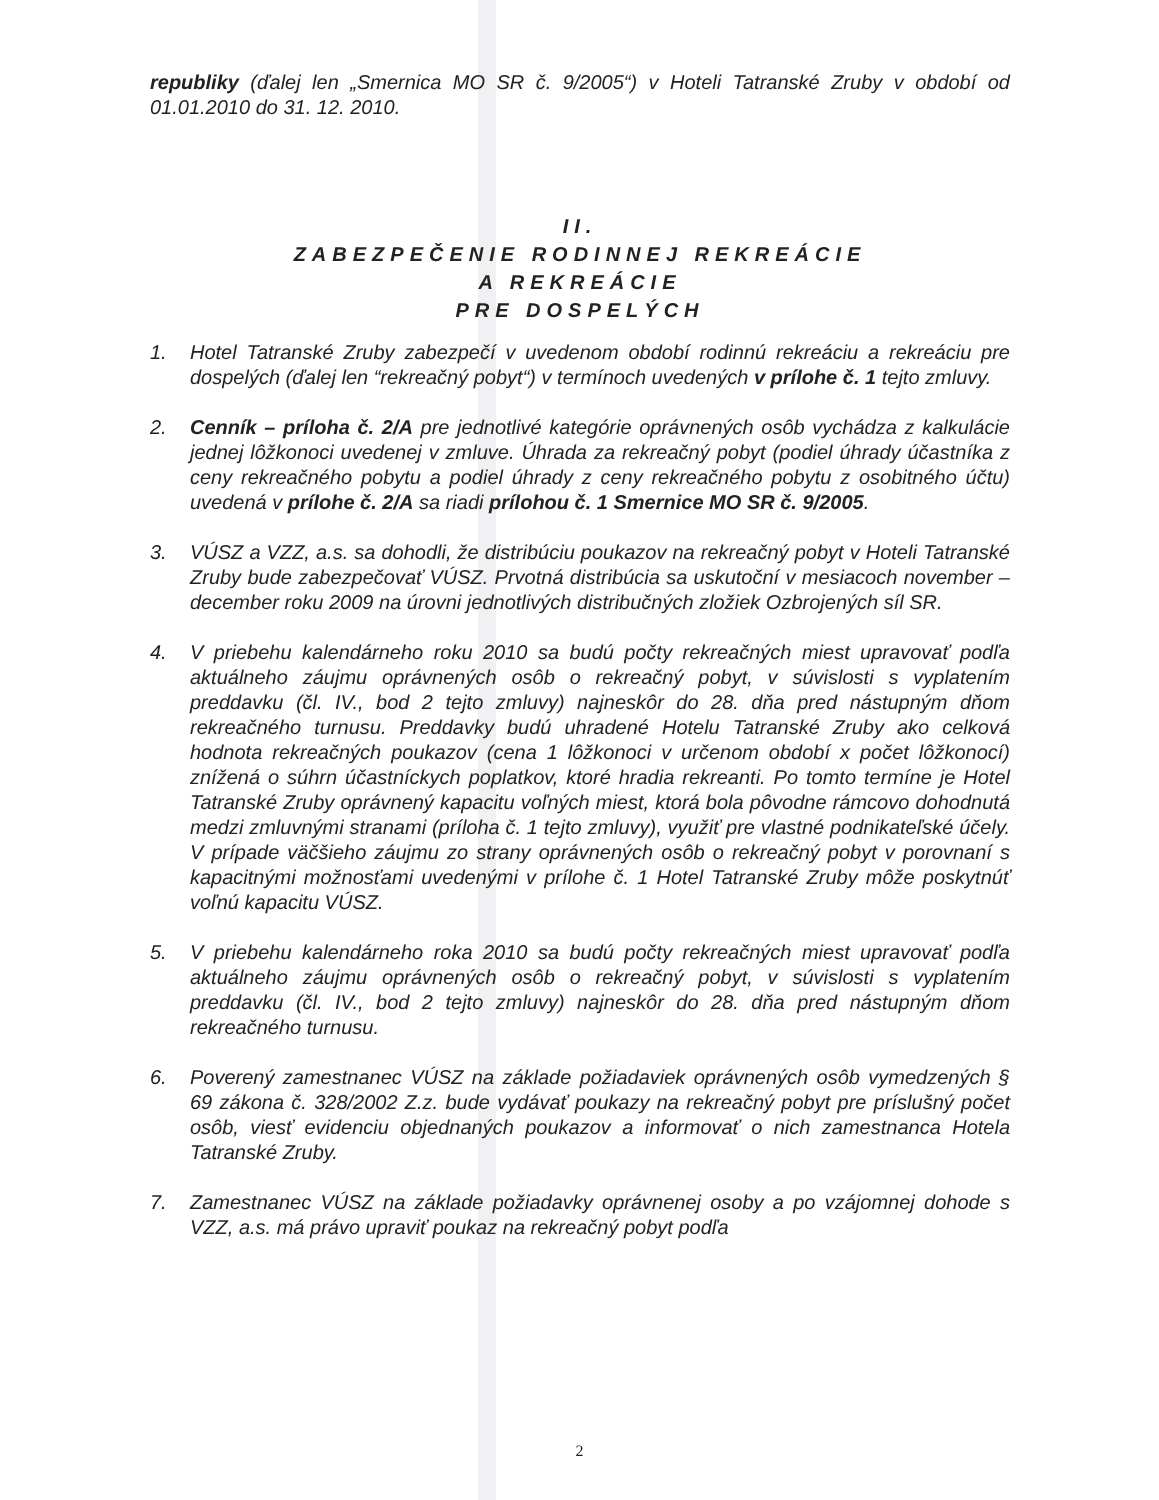republiky (ďalej len „Smernica MO SR č. 9/2005“) v Hoteli Tatranské Zruby v období od 01.01.2010 do 31. 12. 2010.
II.
ZABEZPEČENIE RODINNEJ REKREÁCIE
A REKREÁCIE
PRE DOSPELÝCH
1. Hotel Tatranské Zruby zabezpečí v uvedenom období rodinnú rekreáciu a rekreáciu pre dospelých (ďalej len “rekreačný pobyt“) v termínoch uvedených v prílohe č. 1 tejto zmluvy.
2. Cenník – príloha č. 2/A pre jednotlivé kategórie oprávnených osôb vychádza z kalkulácie jednej lôžkonoci uvedenej v zmluve. Úhrada za rekreačný pobyt (podiel úhrady účastníka z ceny rekreačného pobytu a podiel úhrady z ceny rekreačného pobytu z osobitného účtu) uvedená v prílohe č. 2/A sa riadi prílohou č. 1 Smernice MO SR č. 9/2005.
3. VÚSZ a VZZ, a.s. sa dohodli, že distribúciu poukazov na rekreačný pobyt v Hoteli Tatranské Zruby bude zabezpečovať VÚSZ. Prvotná distribúcia sa uskutoční v mesiacoch november – december roku 2009 na úrovni jednotlivých distribučných zložiek Ozbrojených síl SR.
4. V priebehu kalendárneho roku 2010 sa budú počty rekreačných miest upravovať podľa aktuálneho záujmu oprávnených osôb o rekreačný pobyt, v súvislosti s vyplatením preddavku (čl. IV., bod 2 tejto zmluvy) najneskôr do 28. dňa pred nástupným dňom rekreačného turnusu. Preddavky budú uhradené Hotelu Tatranské Zruby ako celková hodnota rekreačných poukazov (cena 1 lôžkonoci v určenom období x počet lôžkonocí) znížená o súhrn účastníckych poplatkov, ktoré hradia rekreanti. Po tomto termíne je Hotel Tatranské Zruby oprávnený kapacitu voľných miest, ktorá bola pôvodne rámcovo dohodnutá medzi zmluvnými stranami (príloha č. 1 tejto zmluvy), využiť pre vlastné podnikateľské účely. V prípade väčšieho záujmu zo strany oprávnených osôb o rekreačný pobyt v porovnaní s kapacitnými možnosťami uvedenými v prílohe č. 1 Hotel Tatranské Zruby môže poskytnúť voľnú kapacitu VÚSZ.
5. V priebehu kalendárneho roka 2010 sa budú počty rekreačných miest upravovať podľa aktuálneho záujmu oprávnených osôb o rekreačný pobyt, v súvislosti s vyplatením preddavku (čl. IV., bod 2 tejto zmluvy) najneskôr do 28. dňa pred nástupným dňom rekreačného turnusu.
6. Poverený zamestnanec VÚSZ na základe požiadaviek oprávnených osôb vymedzených § 69 zákona č. 328/2002 Z.z. bude vydávať poukazy na rekreačný pobyt pre príslušný počet osôb, viesť evidenciu objednaných poukazov a informovať o nich zamestnanca Hotela Tatranské Zruby.
7. Zamestnanec VÚSZ na základe požiadavky oprávnenej osoby a po vzájomnej dohode s VZZ, a.s. má právo upraviť poukaz na rekreačný pobyt podľa
2